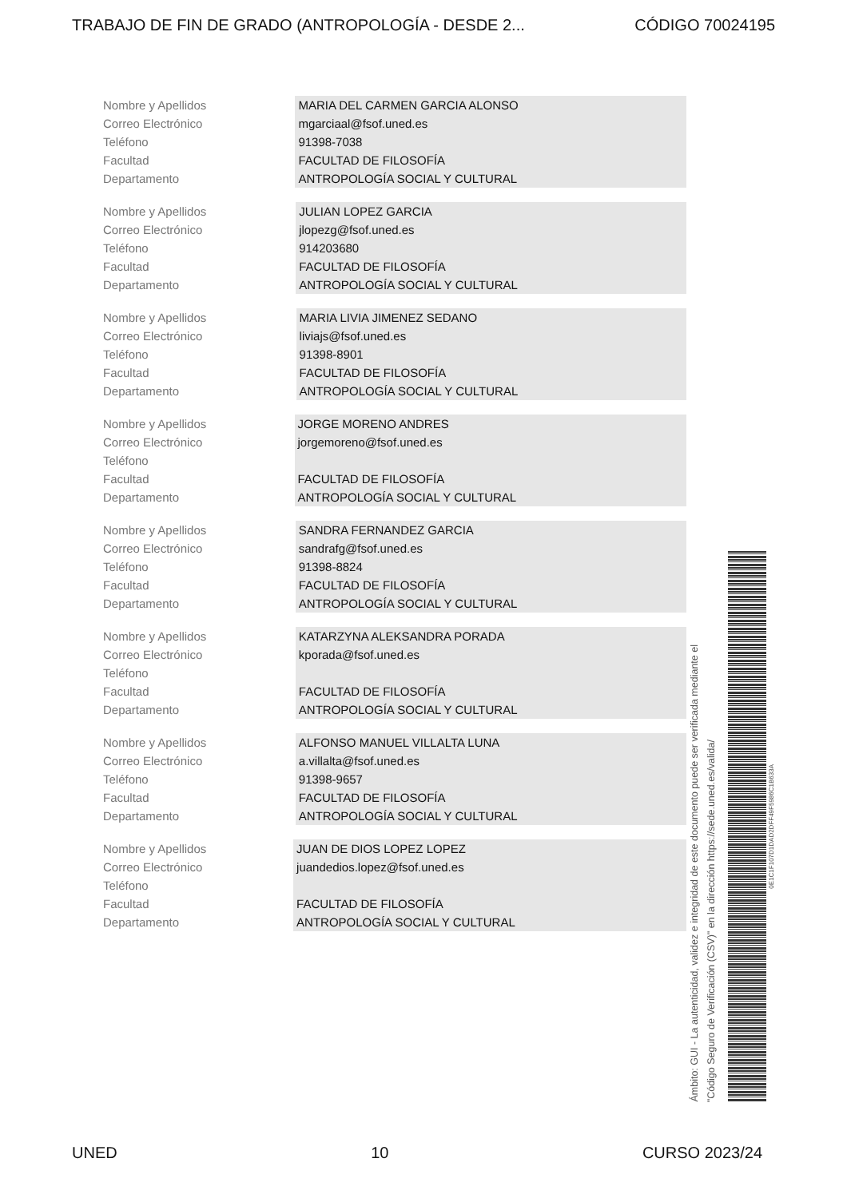TRABAJO DE FIN DE GRADO (ANTROPOLOGÍA - DESDE 2... CÓDIGO 70024195
| Nombre y Apellidos | MARIA DEL CARMEN GARCIA ALONSO |
| Correo Electrónico | mgarciaal@fsof.uned.es |
| Teléfono | 91398-7038 |
| Facultad | FACULTAD DE FILOSOFÍA |
| Departamento | ANTROPOLOGÍA SOCIAL Y CULTURAL |
| Nombre y Apellidos | JULIAN LOPEZ GARCIA |
| Correo Electrónico | jlopezg@fsof.uned.es |
| Teléfono | 914203680 |
| Facultad | FACULTAD DE FILOSOFÍA |
| Departamento | ANTROPOLOGÍA SOCIAL Y CULTURAL |
| Nombre y Apellidos | MARIA LIVIA JIMENEZ SEDANO |
| Correo Electrónico | liviajs@fsof.uned.es |
| Teléfono | 91398-8901 |
| Facultad | FACULTAD DE FILOSOFÍA |
| Departamento | ANTROPOLOGÍA SOCIAL Y CULTURAL |
| Nombre y Apellidos | JORGE MORENO ANDRES |
| Correo Electrónico | jorgemoreno@fsof.uned.es |
| Teléfono | |
| Facultad | FACULTAD DE FILOSOFÍA |
| Departamento | ANTROPOLOGÍA SOCIAL Y CULTURAL |
| Nombre y Apellidos | SANDRA FERNANDEZ GARCIA |
| Correo Electrónico | sandrafg@fsof.uned.es |
| Teléfono | 91398-8824 |
| Facultad | FACULTAD DE FILOSOFÍA |
| Departamento | ANTROPOLOGÍA SOCIAL Y CULTURAL |
| Nombre y Apellidos | KATARZYNA ALEKSANDRA PORADA |
| Correo Electrónico | kporada@fsof.uned.es |
| Teléfono | |
| Facultad | FACULTAD DE FILOSOFÍA |
| Departamento | ANTROPOLOGÍA SOCIAL Y CULTURAL |
| Nombre y Apellidos | ALFONSO MANUEL VILLALTA LUNA |
| Correo Electrónico | a.villalta@fsof.uned.es |
| Teléfono | 91398-9657 |
| Facultad | FACULTAD DE FILOSOFÍA |
| Departamento | ANTROPOLOGÍA SOCIAL Y CULTURAL |
| Nombre y Apellidos | JUAN DE DIOS LOPEZ LOPEZ |
| Correo Electrónico | juandedios.lopez@fsof.uned.es |
| Teléfono | |
| Facultad | FACULTAD DE FILOSOFÍA |
| Departamento | ANTROPOLOGÍA SOCIAL Y CULTURAL |
Ámbito: GUI - La autenticidad, validez e integridad de este documento puede ser verificada mediante el
"Código Seguro de Verificación (CSV)" en la dirección https://sede.uned.es/valida/
0E1C1F107D1DAD2DFF49F5986C1B633A
UNED 10 CURSO 2023/24